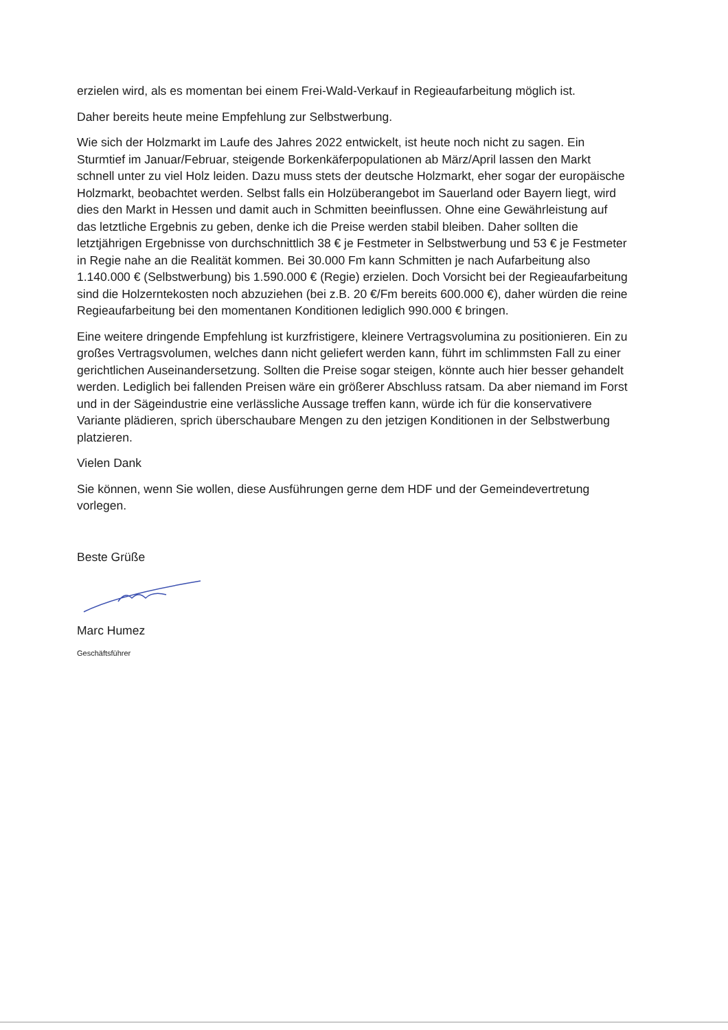erzielen wird, als es momentan bei einem Frei-Wald-Verkauf in Regieaufarbeitung möglich ist.
Daher bereits heute meine Empfehlung zur Selbstwerbung.
Wie sich der Holzmarkt im Laufe des Jahres 2022 entwickelt, ist heute noch nicht zu sagen. Ein Sturmtief im Januar/Februar, steigende Borkenkäferpopulationen ab März/April lassen den Markt schnell unter zu viel Holz leiden. Dazu muss stets der deutsche Holzmarkt, eher sogar der europäische Holzmarkt, beobachtet werden. Selbst falls ein Holzüberangebot im Sauerland oder Bayern liegt, wird dies den Markt in Hessen und damit auch in Schmitten beeinflussen. Ohne eine Gewährleistung auf das letztliche Ergebnis zu geben, denke ich die Preise werden stabil bleiben. Daher sollten die letztjährigen Ergebnisse von durchschnittlich 38 € je Festmeter in Selbstwerbung und 53 € je Festmeter in Regie nahe an die Realität kommen. Bei 30.000 Fm kann Schmitten je nach Aufarbeitung also 1.140.000 € (Selbstwerbung) bis 1.590.000 € (Regie) erzielen. Doch Vorsicht bei der Regieaufarbeitung sind die Holzerntekosten noch abzuziehen (bei z.B. 20 €/Fm bereits 600.000 €), daher würden die reine Regieaufarbeitung bei den momentanen Konditionen lediglich 990.000 € bringen.
Eine weitere dringende Empfehlung ist kurzfristigere, kleinere Vertragsvolumina zu positionieren. Ein zu großes Vertragsvolumen, welches dann nicht geliefert werden kann, führt im schlimmsten Fall zu einer gerichtlichen Auseinandersetzung. Sollten die Preise sogar steigen, könnte auch hier besser gehandelt werden. Lediglich bei fallenden Preisen wäre ein größerer Abschluss ratsam. Da aber niemand im Forst und in der Sägeindustrie eine verlässliche Aussage treffen kann, würde ich für die konservativere Variante plädieren, sprich überschaubare Mengen zu den jetzigen Konditionen in der Selbstwerbung platzieren.
Vielen Dank
Sie können, wenn Sie wollen, diese Ausführungen gerne dem HDF und der Gemeindevertretung vorlegen.
Beste Grüße
Marc Humez
Geschäftsführer